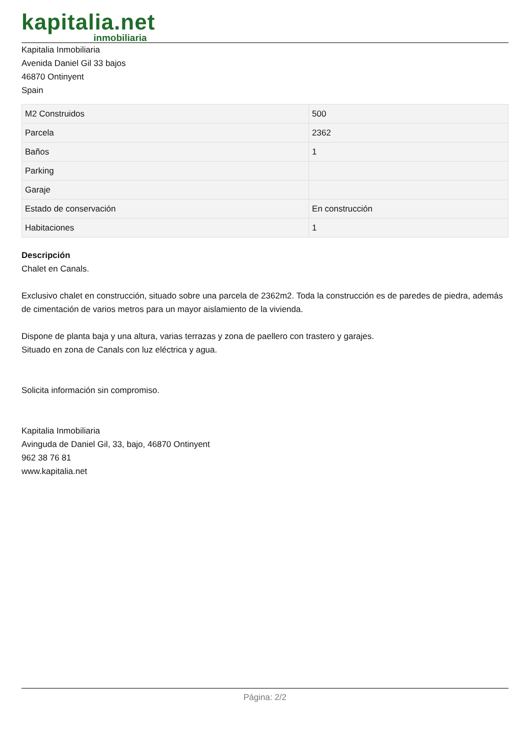kapitalia.net
inmobiliaria
Kapitalia Inmobiliaria
Avenida Daniel Gil 33 bajos
46870 Ontinyent
Spain
| M2 Construidos | 500 |
| Parcela | 2362 |
| Baños | 1 |
| Parking | |
| Garaje | |
| Estado de conservación | En construcción |
| Habitaciones | 1 |
Descripción
Chalet en Canals.
Exclusivo chalet en construcción, situado sobre una parcela de 2362m2. Toda la construcción es de paredes de piedra, además de cimentación de varios metros para un mayor aislamiento de la vivienda.
Dispone de planta baja y una altura, varias terrazas y zona de paellero con trastero y garajes.
Situado en zona de Canals con luz eléctrica y agua.
Solicita información sin compromiso.
Kapitalia Inmobiliaria
Avinguda de Daniel Gil, 33, bajo, 46870 Ontinyent
962 38 76 81
www.kapitalia.net
Página: 2/2